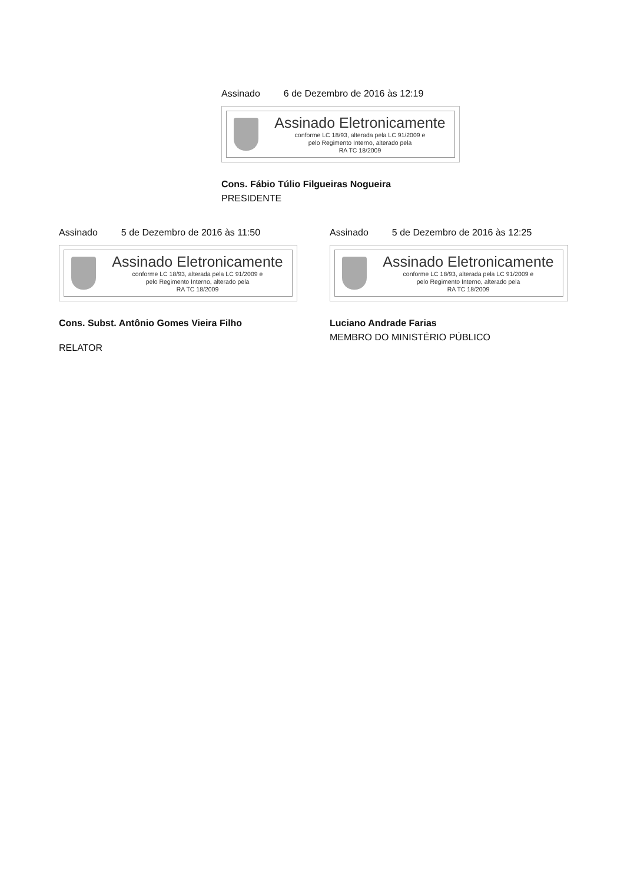Assinado 6 de Dezembro de 2016 às 12:19
Assinado Eletronicamente
conforme LC 18/93, alterada pela LC 91/2009 e
pelo Regimento Interno, alterado pela
RA TC 18/2009
Cons. Fábio Túlio Filgueiras Nogueira
PRESIDENTE
Assinado 5 de Dezembro de 2016 às 11:50
Assinado Eletronicamente
conforme LC 18/93, alterada pela LC 91/2009 e
pelo Regimento Interno, alterado pela
RA TC 18/2009
Cons. Subst. Antônio Gomes Vieira Filho
RELATOR
Assinado 5 de Dezembro de 2016 às 12:25
Assinado Eletronicamente
conforme LC 18/93, alterada pela LC 91/2009 e
pelo Regimento Interno, alterado pela
RA TC 18/2009
Luciano Andrade Farias
MEMBRO DO MINISTÉRIO PÚBLICO